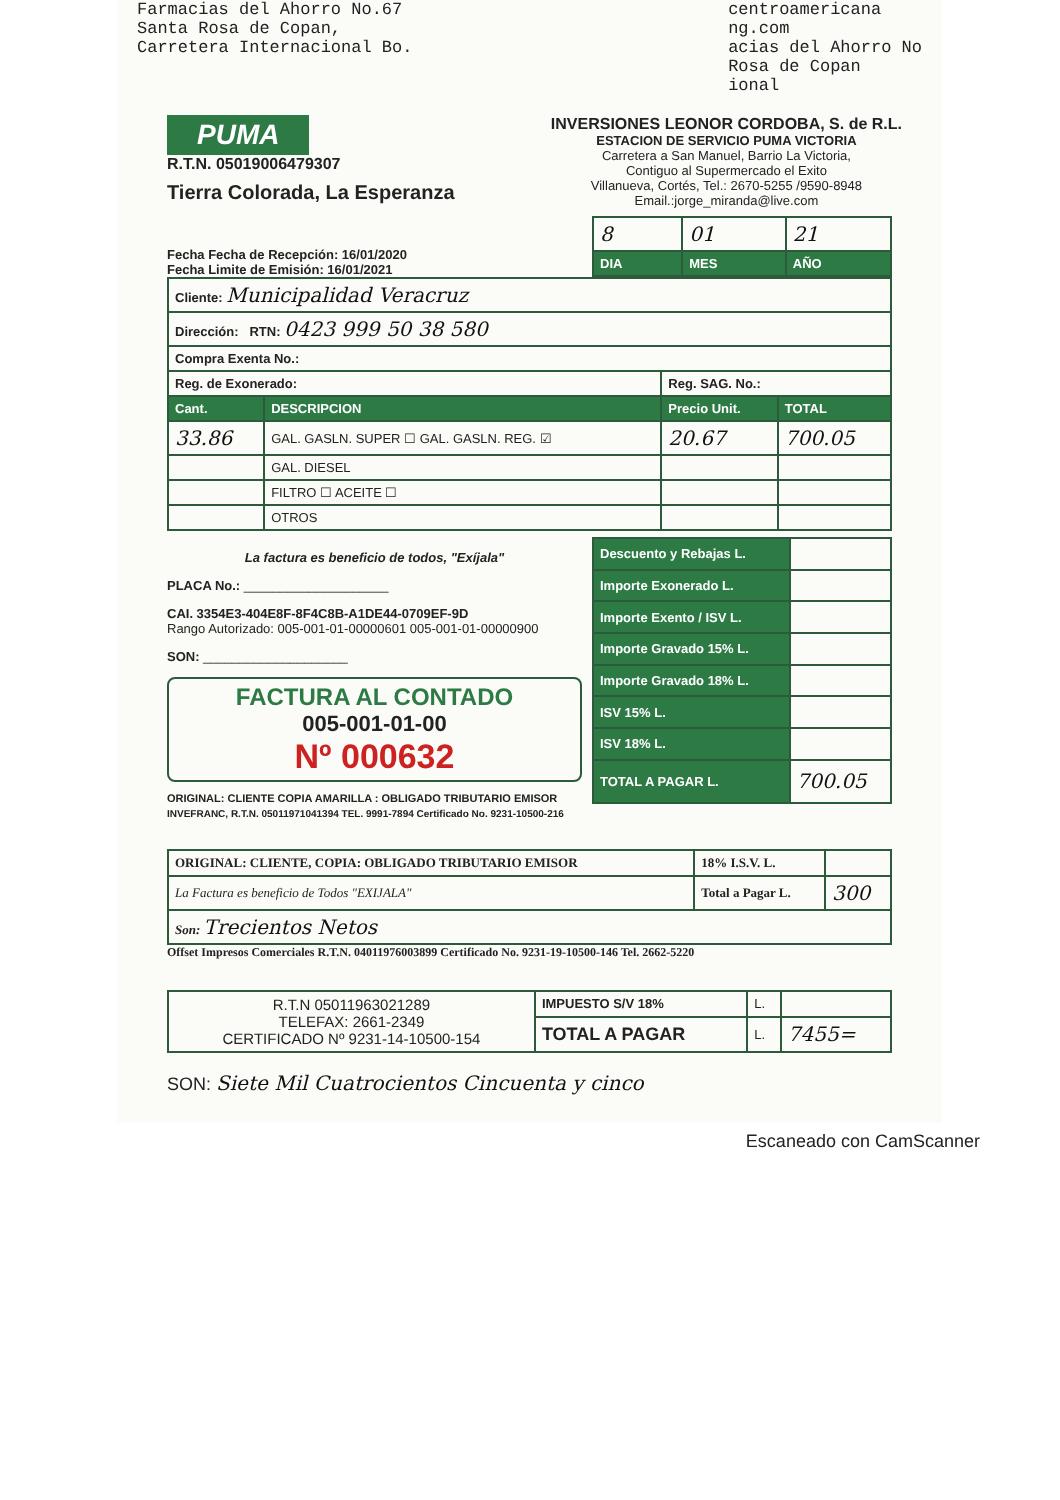Farmacias del Ahorro No.67
Santa Rosa de Copan,
Carretera Internacional Bo.
centroamericana
ng.com
acias del Ahorro No
Rosa de Copan
ional
PUMA
R.T.N. 05019006479307
Tierra Colorada, La Esperanza
INVERSIONES LEONOR CORDOBA, S. de R.L.
ESTACION DE SERVICIO PUMA VICTORIA
Carretera a San Manuel, Barrio La Victoria,
Contiguo al Supermercado el Exito
Villanueva, Cortés, Tel.: 2670-5255 /9590-8948
Email.:jorge_miranda@live.com
Fecha Fecha de Recepción: 16/01/2020
Fecha Limite de Emisión: 16/01/2021
| 8 | 01 | 21 |
| DIA | MES | AÑO |
| Cliente: Municipalidad Veracruz | | | |
| Dirección: RTN: 0423 999 50 38 580 | | | |
| Compra Exenta No.: | | | |
| Reg. de Exonerado: | | Reg. SAG. No.: | |
| Cant. | DESCRIPCION | Precio Unit. | TOTAL |
| 33.86 | GAL. GASLN. SUPER ☐ GAL. GASLN. REG. ☑ | 20.67 | 700.05 |
| | GAL. DIESEL | | |
| | FILTRO ☐ ACEITE ☐ | | |
| | OTROS | | |
La factura es beneficio de todos, "Exíjala"
PLACA No.: ____________________
CAI. 3354E3-404E8F-8F4C8B-A1DE44-0709EF-9D
Rango Autorizado: 005-001-01-00000601 005-001-01-00000900
SON: ____________________
FACTURA AL CONTADO
005-001-01-00
Nº 000632
ORIGINAL: CLIENTE COPIA AMARILLA : OBLIGADO TRIBUTARIO EMISOR
| Descuento y Rebajas L. | |
| Importe Exonerado L. | |
| Importe Exento / ISV L. | |
| Importe Gravado 15% L. | |
| Importe Gravado 18% L. | |
| ISV 15% L. | |
| ISV 18% L. | |
| TOTAL A PAGAR L. | 700.05 |
INVEFRANC, R.T.N. 05011971041394 TEL. 9991-7894 Certificado No. 9231-10500-216
| ORIGINAL: CLIENTE, COPIA: OBLIGADO TRIBUTARIO EMISOR | 18% I.S.V. L. | |
| La Factura es beneficio de Todos "EXIJALA" | Total a Pagar L. | 300 |
| Son: Trecientos Netos | | |
Offset Impresos Comerciales R.T.N. 04011976003899 Certificado No. 9231-19-10500-146 Tel. 2662-5220
| R.T.N 05011963021289 TELEFAX: 2661-2349 CERTIFICADO Nº 9231-14-10500-154 | IMPUESTO S/V 18% | L. | |
| | TOTAL A PAGAR | L. | 7455= |
SON: Siete Mil Cuatrocientos Cincuenta y cinco
Escaneado con CamScanner